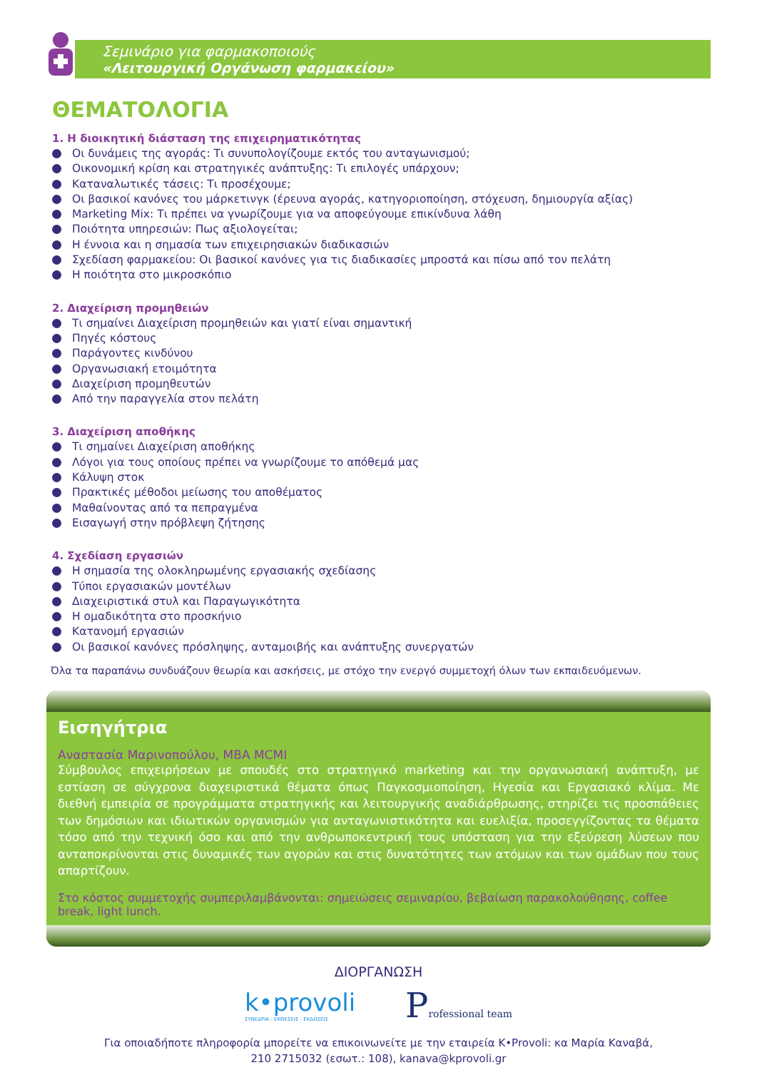Σεμινάριο για φαρμακοποιούς
«Λειτουργική Οργάνωση φαρμακείου»
ΘΕΜΑΤΟΛΟΓΙΑ
1. Η διοικητική διάσταση της επιχειρηματικότητας
Οι δυνάμεις της αγοράς: Τι συνυπολογίζουμε εκτός του ανταγωνισμού;
Οικονομική κρίση και στρατηγικές ανάπτυξης: Τι επιλογές υπάρχουν;
Καταναλωτικές τάσεις: Τι προσέχουμε;
Οι βασικοί κανόνες του μάρκετινγκ (έρευνα αγοράς, κατηγοριοποίηση, στόχευση, δημιουργία αξίας)
Marketing Mix: Τι πρέπει να γνωρίζουμε για να αποφεύγουμε επικίνδυνα λάθη
Ποιότητα υπηρεσιών: Πως αξιολογείται;
Η έννοια και η σημασία των επιχειρησιακών διαδικασιών
Σχεδίαση φαρμακείου: Οι βασικοί κανόνες για τις διαδικασίες μπροστά και πίσω από τον πελάτη
Η ποιότητα στο μικροσκόπιο
2. Διαχείριση προμηθειών
Τι σημαίνει Διαχείριση προμηθειών και γιατί είναι σημαντική
Πηγές κόστους
Παράγοντες κινδύνου
Οργανωσιακή ετοιμότητα
Διαχείριση προμηθευτών
Από την παραγγελία στον πελάτη
3. Διαχείριση αποθήκης
Τι σημαίνει Διαχείριση αποθήκης
Λόγοι για τους οποίους πρέπει να γνωρίζουμε το απόθεμά μας
Κάλυψη στοκ
Πρακτικές μέθοδοι μείωσης του αποθέματος
Μαθαίνοντας από τα πεπραγμένα
Εισαγωγή στην πρόβλεψη ζήτησης
4. Σχεδίαση εργασιών
Η σημασία της ολοκληρωμένης εργασιακής σχεδίασης
Τύποι εργασιακών μοντέλων
Διαχειριστικά στυλ και Παραγωγικότητα
Η ομαδικότητα στο προσκήνιο
Κατανομή εργασιών
Οι βασικοί κανόνες πρόσληψης, ανταμοιβής και ανάπτυξης συνεργατών
Όλα τα παραπάνω συνδυάζουν θεωρία και ασκήσεις, με στόχο την ενεργό συμμετοχή όλων των εκπαιδευόμενων.
Εισηγήτρια
Αναστασία Μαρινοπούλου, MBA MCMI
Σύμβουλος επιχειρήσεων με σπουδές στο στρατηγικό marketing και την οργανωσιακή ανάπτυξη, με εστίαση σε σύγχρονα διαχειριστικά θέματα όπως Παγκοσμιοποίηση, Ηγεσία και Εργασιακό κλίμα. Με διεθνή εμπειρία σε προγράμματα στρατηγικής και λειτουργικής αναδιάρθρωσης, στηρίζει τις προσπάθειες των δημόσιων και ιδιωτικών οργανισμών για ανταγωνιστικότητα και ευελιξία, προσεγγίζοντας τα θέματα τόσο από την τεχνική όσο και από την ανθρωποκεντρική τους υπόσταση για την εξεύρεση λύσεων που ανταποκρίνονται στις δυναμικές των αγορών και στις δυνατότητες των ατόμων και των ομάδων που τους απαρτίζουν.
Στο κόστος συμμετοχής συμπεριλαμβάνονται: σημειώσεις σεμιναρίου, βεβαίωση παρακολούθησης, coffee break, light lunch.
ΔΙΟΡΓΑΝΩΣΗ
k•provoli
ΣΥΝΕΔΡΙΑ - ΕΚΘΕΣΕΙΣ - ΕΚΔΟΣΕΙΣ
Professional team
Για οποιαδήποτε πληροφορία μπορείτε να επικοινωνείτε με την εταιρεία K•Provoli: κα Μαρία Καναβά,
210 2715032 (εσωτ.: 108), kanava@kprovoli.gr